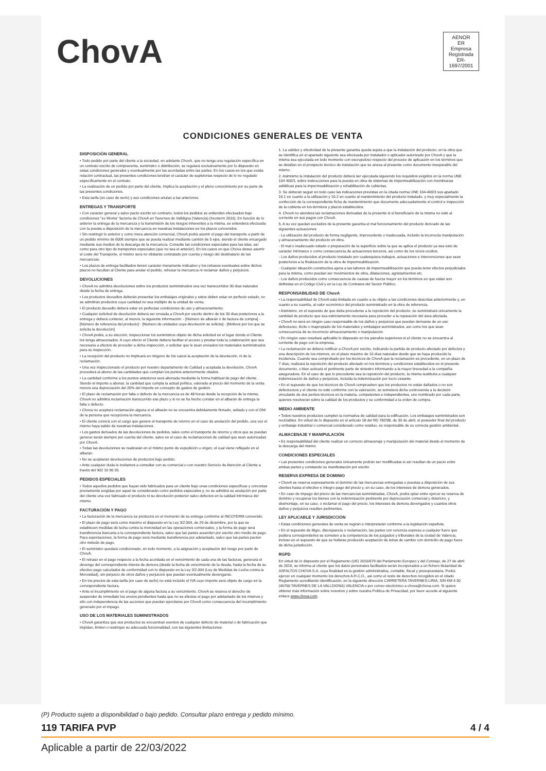ChovA
AENOR
ER
Empresa Registrada
ER-1697/2001
CONDICIONES GENERALES DE VENTA
DISPOSICIÓN GENERAL
• Todo pedido por parte del cliente a la sociedad, en adelante ChovA, que no tenga una regulación específica en un contrato escrito de compraventa, suministro o distribución, se regulará exclusivamente por lo dispuesto en estas condiciones generales y eventualmente por las acordadas entre las partes. En los casos en los que exista relación contractual, las presentes condiciones tendrán el carácter de supletorias respecto de lo no regulado específicamente en el contrato.
• La realización de un pedido por parte del cliente, implica la aceptación y el pleno conocimiento por su parte de las presentes condiciones.
• Esta tarifa (en caso de serlo) y sus condiciones anulan a las anteriores.
ENTREGAS Y TRANSPORTE
• Con carácter general y salvo pacto escrito en contrario, todos los pedidos se entienden efectuados bajo condiciones "ex Works" factoría de ChovA en Tavernes de Valldigna (Valencia) (Incoterm 2010). En función de lo anterior la entrega de la mercancía y la transmisión de los riesgos inherentes a la misma, se entenderá efectuada con la puesta a disposición de la mercancía en nuestras instalaciones en los plazos convenidos.
• Sin restringir lo anterior y como mera atención comercial, ChovA podrá asumir el pago del transporte a partir de un pedido mínimo de 600€ siempre que se pueda realizar mediante camión de 5 ejes, siendo el cliente encargado mediante sus medios de la descarga de la mercancía. Consulte las condiciones especiales para las islas, así como para otro tipo de transportes especiales (que no sea el anterior). En los casos en que Chova desee asumir el coste del Transporte, el mismo será no obstante contratado por cuenta y riesgo del destinatario de las mercancías.
• Los plazos de entrega facilitados tienen carácter meramente indicativo y los retrasos eventuales sobre dichos plazos no facultan al Cliente para anular el pedido, rehusar la mercancía ni reclamar daños y perjuicios.
DEVOLUCIONES
• ChovA no admitirá devoluciones sobre los productos suministrados una vez transcurridos 30 días naturales desde la fecha de entrega.
• Los productos devueltos deberán presentar los embalajes originales y estos deben estar en perfecto estado, no se admitirán productos cuya cantidad no sea múltiplo de la unidad de venta.
• El producto devuelto deberá estar en perfectas condiciones de uso y almacenamiento.
• Cualquier solicitud de devolución deberá ser enviada a ChovA por escrito dentro de los 30 días posteriores a la entrega y deberá contener, al menos, la siguiente información: - [Número de albarán o de factura de compra] - [Número de referencia del producto] - [Número de unidades cuya devolución se solicita] - [Motivos por los que se solicita la devolución]
• ChovA podrá, a su elección, inspeccionar los suministros objeto de dicha solicitud en el lugar donde el Cliente los tenga almacenados. A cuyo efecto el Cliente deberá facilitar el acceso y prestar toda la colaboración que sea necesaria a efectos de proceder a dicha inspección, o solicitar que le sean enviados los materiales suministrados para su inspección.
• La recepción del producto no implicará en ninguno de los casos la aceptación de la devolución, ni de la reclamación.
• Una vez inspeccionado el producto por nuestro departamento de Calidad y aceptada la devolución, ChovA procederá al abono de las cantidades que cumplan los puntos anteriormente citados.
• La cantidad conforme a los puntos anteriores será abonada mediante la forma habitual de pago del cliente. Siendo el importe a abonar, la cantidad que cumpla la actual política, valorada al precio del momento de la venta menos una depreciación del 20% del importe en concepto de gastos de gestión.
• El plazo de reclamación por falta o defecto de la mercancía es de 48 horas desde la recepción de la misma, ChovA no admitirá reclamación transcurrido ese plazo y si no se ha hecho constar en el albarán de entrega la falta o defecto.
• Chova no aceptará reclamación alguna si el albarán no se encuentra debidamente firmado, sellado y con el DNI de la persona que recepciona la mercancía.
• El cliente correrá con el cargo que genere el transporte de retorno en el caso de anulación del pedido, una vez el mismo haya salido de nuestras instalaciones.
• Los gastos derivados de las devoluciones de pedidos, tales como el transporte de retorno y otros que se puedan generar serán siempre por cuenta del cliente, salvo en el caso de reclamaciones de calidad que sean autorizadas por ChovA.
• Todas las devoluciones se realizarán en el mismo punto de expedición u origen, el cual viene reflejado en el albarán.
• No se aceptarán devoluciones de productos bajo pedido.
• Ante cualquier duda le invitamos a consultar con su comercial o con nuestro Servicio de Atención al Cliente a través del 902 10 90 20.
PEDIDOS ESPECIALES
• Todos aquellos pedidos que hayan sido fabricados para un cliente bajo unas condiciones específicas y concretas previamente exigidas por aquel se considerarán como pedidos especiales y, no se admitirá su anulación por parte del cliente una vez fabricado el producto ni su devolución posterior salvo defectos en la calidad intrínseca del mismo.
FACTURACIÓN Y PAGO
• La facturación de la mercancía se producirá en el momento de su entrega conforme al INCOTERM convenido.
• El plazo de pago será como máximo el dispuesto en la Ley 3/2.004, de 29 de diciembre, por la que se establecen medidas de lucha contra la morosidad en las operaciones comerciales, y la forma de pago será transferencia bancaria a la correspondiente factura, salvo que las partes acuerden por escrito otro medio de pago. Para exportaciones, la forma de pago será mediante transferencia por adelantado, salvo que las partes pacten otro método de pago.
• El suministro quedará condicionado, en todo momento, a la asignación y aceptación del riesgo por parte de ChovA.
• El retraso en el pago respecto a la fecha acordada en el vencimiento de cada una de las facturas, generará el devengo del correspondiente interés de demora (desde la fecha de vencimiento de la deuda, hasta la fecha de su efectivo pago calculados de conformidad con lo dispuesto en la Ley 3/2.004 (Ley de Medidas de Lucha contra la Morosidad), sin perjuicio de otros daños y perjuicios que puedan eventualmente devengarse.
• En los precios de esta tarifa (en caso de serlo) no está incluido el IVA cuyo importe será objeto de cargo en la correspondiente factura.
• Ante el incumplimiento en el pago de alguna factura a su vencimiento, ChovA se reserva el derecho de suspender de inmediato los envíos pendientes hasta que no se efectúe el pago por adelantado de los mismos y ello con independencia de las acciones que puedan ejercitarse por ChovA como consecuencia del incumplimiento generado por el impago.
USO DE LOS MATERIALES SUMINISTRADOS
• ChovA garantiza que sus productos se encuentran exentos de cualquier defecto de material o de fabricación que impidan, limiten o restrinjan su adecuada funcionalidad, con las siguientes limitaciones:
1. La validez y efectividad de la presente garantía queda sujeta a que la instalación del producto, en la obra que se identifica en el apartado siguiente sea efectuada por instalador o aplicador autorizado por ChovA y que la misma sea ejecutada en todo momento con escrupuloso respecto del proceso de aplicación en los términos que se detallan en el prospecto técnico de instalación que se anexa al presente como documento inseparable del mismo.
2. Asimismo la instalación del producto deberá ser ejecutada siguiendo los requisitos exigidos en la norma UNE 104 400/3, sobre instrucciones para la puesta en obra de sistemas de impermeabilización con membranas asfálticas para la impermeabilización y rehabilitación de cubiertas.
3. Se deberán seguir en todo caso las indicaciones previstas en la citada norma UNE 104-400/3 sus apartado 16.1 en cuanto a la utilización y 16.2 en cuanto al mantenimiento del producto instalado, y muy especialmente la confección de la correspondiente ficha de mantenimiento que documente adecuadamente el control e inspección de la cubierta en los términos y plazos establecidos.
4. ChovA no atenderá las reclamaciones derivadas de la presente si el beneficiario de la misma no esté al corriente en sus pagos con ChovA.
5. A su vez quedan excluidos de la presente garantía el mal funcionamiento del producto derivado de las siguientes actuaciones:
- La utilización del producto de forma negligente, improcedente o inadecuada, incluido la incorrecta manipulación y almacenamiento del producto en obra.
- El mal o inadecuado estado o preparación de la superficie sobre la que se aplica el producto ya sea esto de carácter intrínseco o como consecuencia de actuaciones terceros, así como de los vicios ocultos.
- Los daños producidos al producto instalado por cualesquiera trabajos, actuaciones e intervenciones que sean posteriores a la finalización de la obra de impermeabilización.
- Cualquier situación constructiva ajena a las labores de impermeabilización que pueda tener efectos perjudiciales para la misma, como puedan ser movimientos de obra, dilataciones, agrietamientos etc.
- Los daños producidos como consecuencia de causas de fuerza mayor en los términos en que están son definidas en el Código Civil y en la Ley de Contratos del Sector Público.
RESPONSABILIDAD DE ChovA
• La responsabilidad de ChovA está limitada en cuanto a su objeto a las condiciones descritas anteriormente y, en cuanto a su cuantía, al valor económico del producto suministrado en la obra de referencia.
• Asimismo, en el supuesto de que deba procederse a la reposición del producto, se suministrará únicamente la cantidad de producto que sea estrictamente necesaria para proceder a la reparación del área afectada.
• ChovA no será en ningún caso responsable de los daños y perjuicios que puedan derivarse de un uso defectuoso, ilícito o inapropiado de los materiales y embalajes suministrados, así como los que sean consecuencia de su incorrecto almacenamiento o manipulación.
• En ningún caso resultará aplicable lo dispuesto en los párrafos superiores si el cliente no se encuentra al corriente de pago con la empresa.
• La reclamación se deberá notificar a ChovA por escrito, indicando la partida de producto afectado por defectos y una descripción de los mismos, en el plazo máximo de 10 días naturales desde que se haya producido la incidencia. Cuando sea comprobado por los técnicos de ChovA que la reclamación es procedente, en un plazo de 7 días, realizará la reposición del producto afectado en los términos y condiciones establecidos en el presente documento, o bien activará el pertinente parte de siniestro informando a la mayor brevedad a la compañía aseguradora. En el caso de que lo precedente sea la reposición del producto, la misma sustituirá a cualquier indemnización de daños y perjuicios, incluida la indemnización por lucro cesante.
• En el supuesto de que los técnicos de ChovA comprueben que los productos no están dañados o no son defectuosos y el cliente no esté conforme con la valoración, se someterá dicha controversia a la decisión vinculante de dos peritos técnicos en la materia, competentes e independientes, uno nombrado por cada parte, quienes resolverán sobre la calidad de los productos y su conformidad a la orden de compra.
MEDIO AMBIENTE
• Todos nuestros productos cumplen la normativa de calidad para la edificación. Los embalajes suministrados son reciclables. En virtud de lo dispuesto en el artículo 18 del RD 782/98, de 30 de abril, el poseedor final del producto y embalaje industrial o comercial considerado como residuo, es responsable de su correcta gestión ambiental.
ALMACENAJE Y MANIPULACIÓN
• Es responsabilidad del cliente realizar un correcto almacenaje y manipulación del material desde el momento de la descarga del mismo.
CONDICIONES ESPECIALES
• Las presentes condiciones generales únicamente podrán ser modificadas si así resultan de un pacto entre ambas partes y constando su manifestación por escrito
RESERVA EXPRESA DE DOMINIO
• ChovA se reserva expresamente el dominio de las mercancías entregadas o puestas a disposición de sus clientes hasta el efectivo e íntegro pago del precio y, en su caso, de los intereses de demora generados.
• En caso de impago del precio de las mercancías suministradas, ChovA, podrá optar entre ejercer su reserva de dominio y recuperar los bienes con la indemnización pertinente por depreciación comercial y deterioro, y desmontaje, en su caso, o reclamar el pago del precio, los intereses de demora devengados y cuantos otros daños y perjuicios resulten pertinentes.
LEY APLICABLE Y JURISDICCIÓN
• Estas condiciones generales de venta se regirán e interpretarán conforme a la legislación española.
• En el supuesto de litigio, discrepancia o reclamación, las partes con renuncia expresa a cualquier fuero que pudiera corresponderles se someten a la competencia de los juzgados y tribunales de la ciudad de Valencia, incluso en el supuesto de que se hubiese producido aceptación de letras de cambio con domicilio de pago fuera de dicha jurisdicción.
RGPD
En virtud de lo dispuesto por el Reglamento (UE) 2016/679 del Parlamento Europeo y del Consejo, de 27 de abril de 2016, se informa al cliente que los datos personales facilitados serán incorporados a un fichero titularidad de ASFALTOS CHOVA S.A. cuya finalidad es la gestión administrativa, contable, fiscal y presupuestaria. Podrá ejercer en cualquier momento los derechos A.R.C.O., así como el resto de derechos recogidos en el citado Reglamento acreditando identificación, en la siguiente dirección CARRETERA TAVERNES-LIRIA, S/N KM 4.30 (46760 TAVERNES DE LA VALLDIGNA) VALENCIA o por correo electrónico a chova@chova.com. Si quiere obtener más información sobre nosotros y sobre nuestra Política de Privacidad, por favor accede al siguiente enlace www.chova.com.
(P) Producto sujeto a disponibilidad o bajo pedido. Consultar plazo entrega y pedido mínimo.
119 TARIFA PVP 4 / 4
Aplicable a partir de 22/03/2022